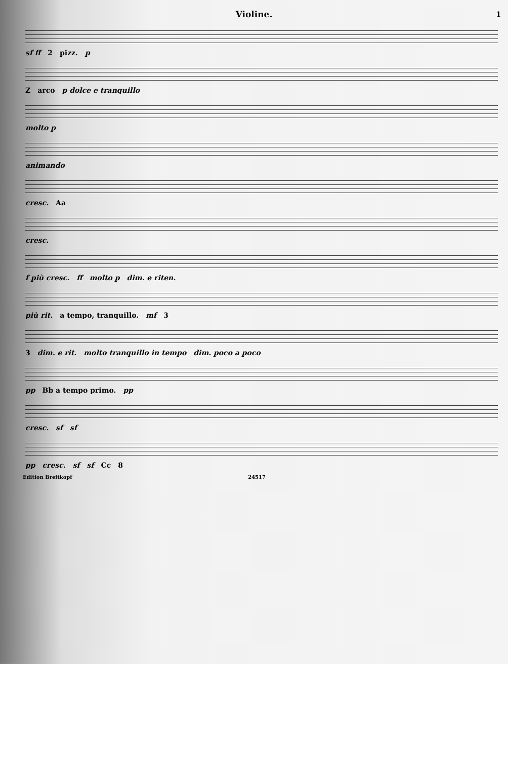Violine.
1
sf ff 2 pizz. p
Zarco p dolce e tranquillo
molto p
animando
cresc. Aa
cresc.
f più cresc. ff molto p dim. e riten.
più rit. a tempo, tranquillo. mf 3
3 dim. e rit. molto tranquillo in tempo dim. poco a poco
pp Bb a tempo primo. pp
cresc. sf sf
pp cresc. sf sf Cc 8
Edition Breitkopf 24517